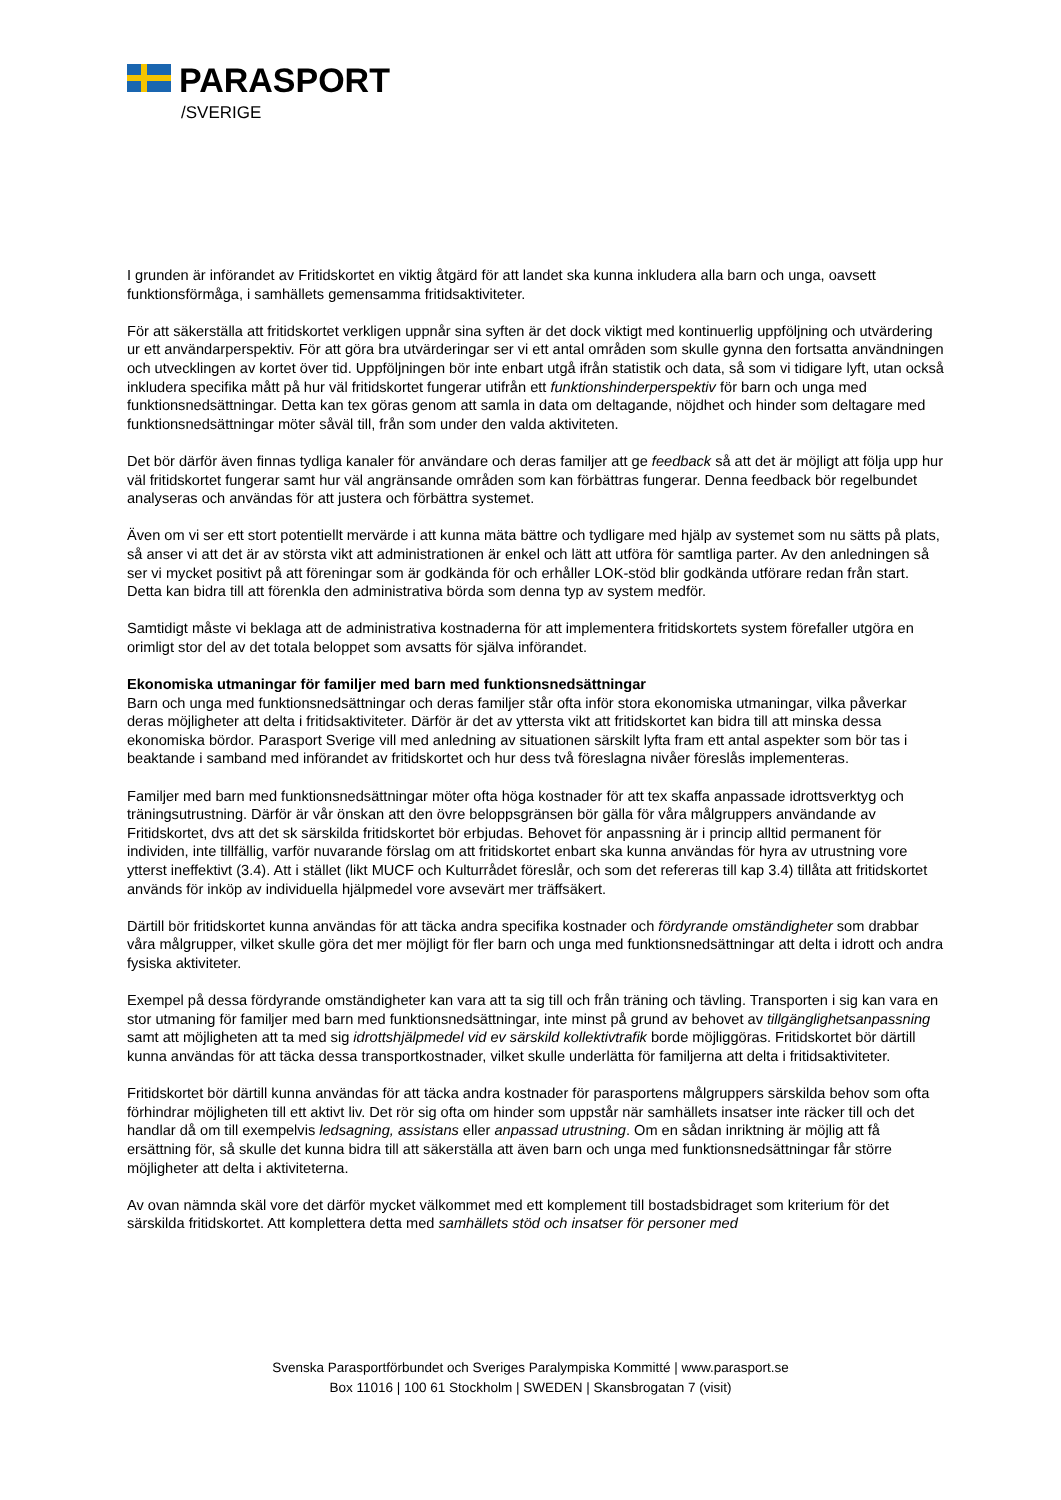PARASPORT
/SVERIGE
I grunden är införandet av Fritidskortet en viktig åtgärd för att landet ska kunna inkludera alla barn och unga, oavsett funktionsförmåga, i samhällets gemensamma fritidsaktiviteter.
För att säkerställa att fritidskortet verkligen uppnår sina syften är det dock viktigt med kontinuerlig uppföljning och utvärdering ur ett användarperspektiv. För att göra bra utvärderingar ser vi ett antal områden som skulle gynna den fortsatta användningen och utvecklingen av kortet över tid. Uppföljningen bör inte enbart utgå ifrån statistik och data, så som vi tidigare lyft, utan också inkludera specifika mått på hur väl fritidskortet fungerar utifrån ett funktionshinderperspektiv för barn och unga med funktionsnedsättningar. Detta kan tex göras genom att samla in data om deltagande, nöjdhet och hinder som deltagare med funktionsnedsättningar möter såväl till, från som under den valda aktiviteten.
Det bör därför även finnas tydliga kanaler för användare och deras familjer att ge feedback så att det är möjligt att följa upp hur väl fritidskortet fungerar samt hur väl angränsande områden som kan förbättras fungerar. Denna feedback bör regelbundet analyseras och användas för att justera och förbättra systemet.
Även om vi ser ett stort potentiellt mervärde i att kunna mäta bättre och tydligare med hjälp av systemet som nu sätts på plats, så anser vi att det är av största vikt att administrationen är enkel och lätt att utföra för samtliga parter. Av den anledningen så ser vi mycket positivt på att föreningar som är godkända för och erhåller LOK-stöd blir godkända utförare redan från start. Detta kan bidra till att förenkla den administrativa börda som denna typ av system medför.
Samtidigt måste vi beklaga att de administrativa kostnaderna för att implementera fritidskortets system förefaller utgöra en orimligt stor del av det totala beloppet som avsatts för själva införandet.
Ekonomiska utmaningar för familjer med barn med funktionsnedsättningar
Barn och unga med funktionsnedsättningar och deras familjer står ofta inför stora ekonomiska utmaningar, vilka påverkar deras möjligheter att delta i fritidsaktiviteter. Därför är det av yttersta vikt att fritidskortet kan bidra till att minska dessa ekonomiska bördor. Parasport Sverige vill med anledning av situationen särskilt lyfta fram ett antal aspekter som bör tas i beaktande i samband med införandet av fritidskortet och hur dess två föreslagna nivåer föreslås implementeras.
Familjer med barn med funktionsnedsättningar möter ofta höga kostnader för att tex skaffa anpassade idrottsverktyg och träningsutrustning. Därför är vår önskan att den övre beloppsgränsen bör gälla för våra målgruppers användande av Fritidskortet, dvs att det sk särskilda fritidskortet bör erbjudas. Behovet för anpassning är i princip alltid permanent för individen, inte tillfällig, varför nuvarande förslag om att fritidskortet enbart ska kunna användas för hyra av utrustning vore ytterst ineffektivt (3.4). Att i stället (likt MUCF och Kulturrådet föreslår, och som det refereras till kap 3.4) tillåta att fritidskortet används för inköp av individuella hjälpmedel vore avsevärt mer träffsäkert.
Därtill bör fritidskortet kunna användas för att täcka andra specifika kostnader och fördyrande omständigheter som drabbar våra målgrupper, vilket skulle göra det mer möjligt för fler barn och unga med funktionsnedsättningar att delta i idrott och andra fysiska aktiviteter.
Exempel på dessa fördyrande omständigheter kan vara att ta sig till och från träning och tävling. Transporten i sig kan vara en stor utmaning för familjer med barn med funktionsnedsättningar, inte minst på grund av behovet av tillgänglighetsanpassning samt att möjligheten att ta med sig idrottshjälpmedel vid ev särskild kollektivtrafik borde möjliggöras. Fritidskortet bör därtill kunna användas för att täcka dessa transportkostnader, vilket skulle underlätta för familjerna att delta i fritidsaktiviteter.
Fritidskortet bör därtill kunna användas för att täcka andra kostnader för parasportens målgruppers särskilda behov som ofta förhindrar möjligheten till ett aktivt liv. Det rör sig ofta om hinder som uppstår när samhällets insatser inte räcker till och det handlar då om till exempelvis ledsagning, assistans eller anpassad utrustning. Om en sådan inriktning är möjlig att få ersättning för, så skulle det kunna bidra till att säkerställa att även barn och unga med funktionsnedsättningar får större möjligheter att delta i aktiviteterna.
Av ovan nämnda skäl vore det därför mycket välkommet med ett komplement till bostadsbidraget som kriterium för det särskilda fritidskortet. Att komplettera detta med samhällets stöd och insatser för personer med
Svenska Parasportförbundet och Sveriges Paralympiska Kommitté | www.parasport.se
Box 11016 | 100 61 Stockholm | SWEDEN | Skansbrogatan 7 (visit)